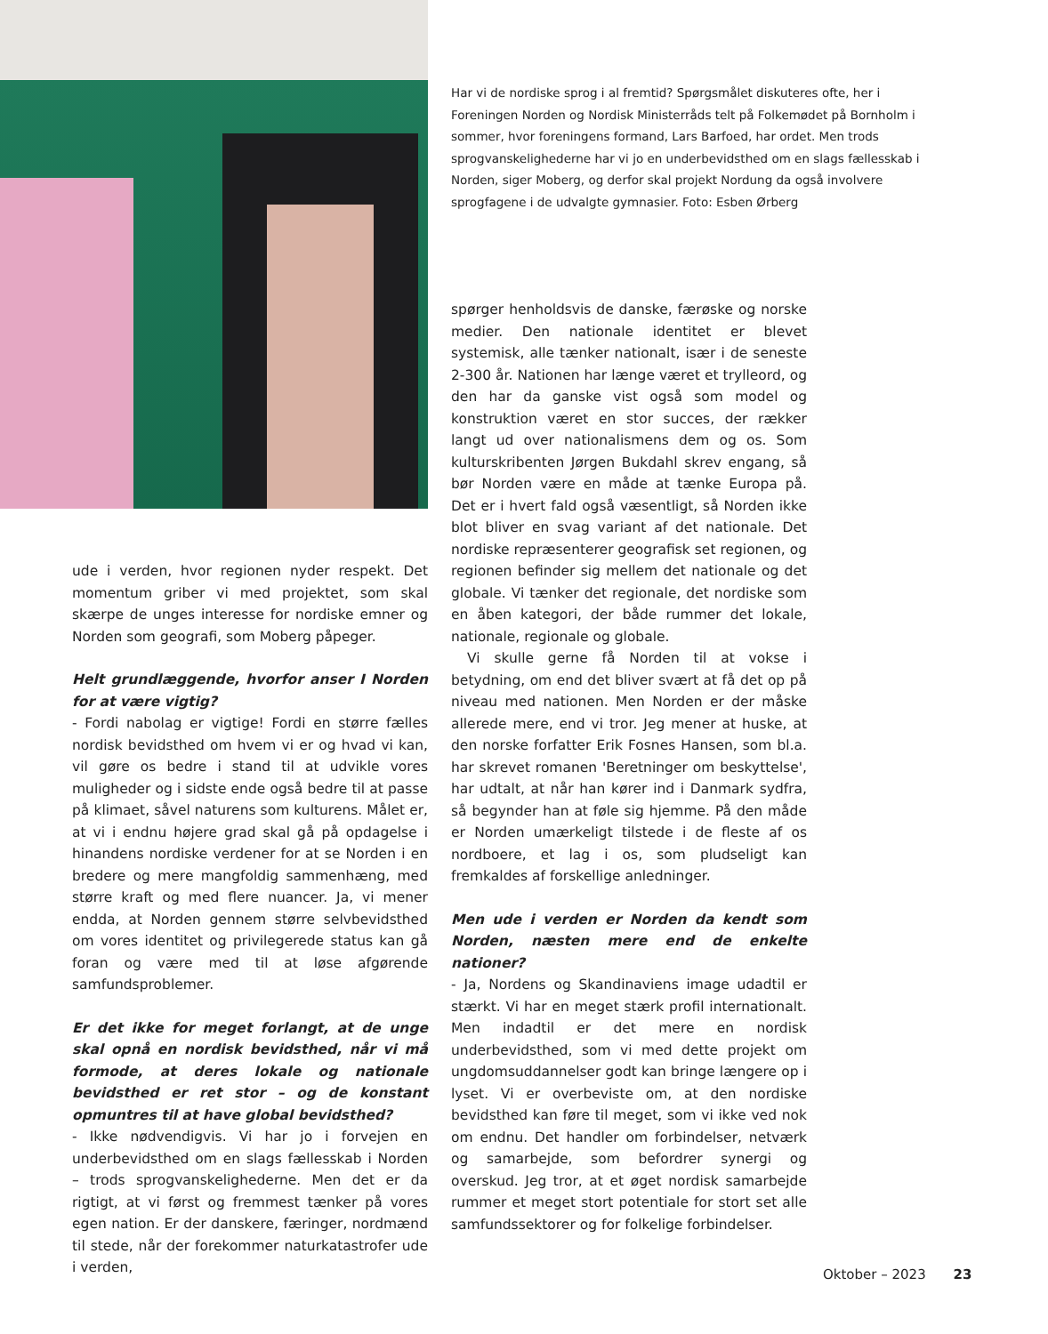Har vi de nordiske sprog i al fremtid? Spørgsmålet diskuteres ofte, her i Foreningen Norden og Nordisk Ministerråds telt på Folkemødet på Bornholm i sommer, hvor foreningens formand, Lars Barfoed, har ordet. Men trods sprogvanskelighederne har vi jo en underbevidsthed om en slags fællesskab i Norden, siger Moberg, og derfor skal projekt Nordung da også involvere sprogfagene i de udvalgte gymnasier. Foto: Esben Ørberg
ude i verden, hvor regionen nyder respekt. Det momentum griber vi med projektet, som skal skærpe de unges interesse for nordiske emner og Norden som geografi, som Moberg påpeger.
Helt grundlæggende, hvorfor anser I Norden for at være vigtig?
- Fordi nabolag er vigtige! Fordi en større fælles nordisk bevidsthed om hvem vi er og hvad vi kan, vil gøre os bedre i stand til at udvikle vores muligheder og i sidste ende også bedre til at passe på klimaet, såvel naturens som kulturens. Målet er, at vi i endnu højere grad skal gå på opdagelse i hinandens nordiske verdener for at se Norden i en bredere og mere mangfoldig sammenhæng, med større kraft og med flere nuancer. Ja, vi mener endda, at Norden gennem større selvbevidsthed om vores identitet og privilegerede status kan gå foran og være med til at løse afgørende samfundsproblemer.
Er det ikke for meget forlangt, at de unge skal opnå en nordisk bevidsthed, når vi må formode, at deres lokale og nationale bevidsthed er ret stor – og de konstant opmuntres til at have global bevidsthed?
- Ikke nødvendigvis. Vi har jo i forvejen en underbevidsthed om en slags fællesskab i Norden – trods sprogvanskelighederne. Men det er da rigtigt, at vi først og fremmest tænker på vores egen nation. Er der danskere, færinger, nordmænd til stede, når der forekommer naturkatastrofer ude i verden,
spørger henholdsvis de danske, færøske og norske medier. Den nationale identitet er blevet systemisk, alle tænker nationalt, især i de seneste 2-300 år. Nationen har længe været et trylleord, og den har da ganske vist også som model og konstruktion været en stor succes, der rækker langt ud over nationalismens dem og os. Som kulturskribenten Jørgen Bukdahl skrev engang, så bør Norden være en måde at tænke Europa på. Det er i hvert fald også væsentligt, så Norden ikke blot bliver en svag variant af det nationale. Det nordiske repræsenterer geografisk set regionen, og regionen befinder sig mellem det nationale og det globale. Vi tænker det regionale, det nordiske som en åben kategori, der både rummer det lokale, nationale, regionale og globale.
Vi skulle gerne få Norden til at vokse i betydning, om end det bliver svært at få det op på niveau med nationen. Men Norden er der måske allerede mere, end vi tror. Jeg mener at huske, at den norske forfatter Erik Fosnes Hansen, som bl.a. har skrevet romanen 'Beretninger om beskyttelse', har udtalt, at når han kører ind i Danmark sydfra, så begynder han at føle sig hjemme. På den måde er Norden umærkeligt tilstede i de fleste af os nordboere, et lag i os, som pludseligt kan fremkaldes af forskellige anledninger.
Men ude i verden er Norden da kendt som Norden, næsten mere end de enkelte nationer?
- Ja, Nordens og Skandinaviens image udadtil er stærkt. Vi har en meget stærk profil internationalt. Men indadtil er det mere en nordisk underbevidsthed, som vi med dette projekt om ungdomsuddannelser godt kan bringe længere op i lyset. Vi er overbeviste om, at den nordiske bevidsthed kan føre til meget, som vi ikke ved nok om endnu. Det handler om forbindelser, netværk og samarbejde, som befordrer synergi og overskud. Jeg tror, at et øget nordisk samarbejde rummer et meget stort potentiale for stort set alle samfundssektorer og for folkelige forbindelser.
Oktober – 2023 23